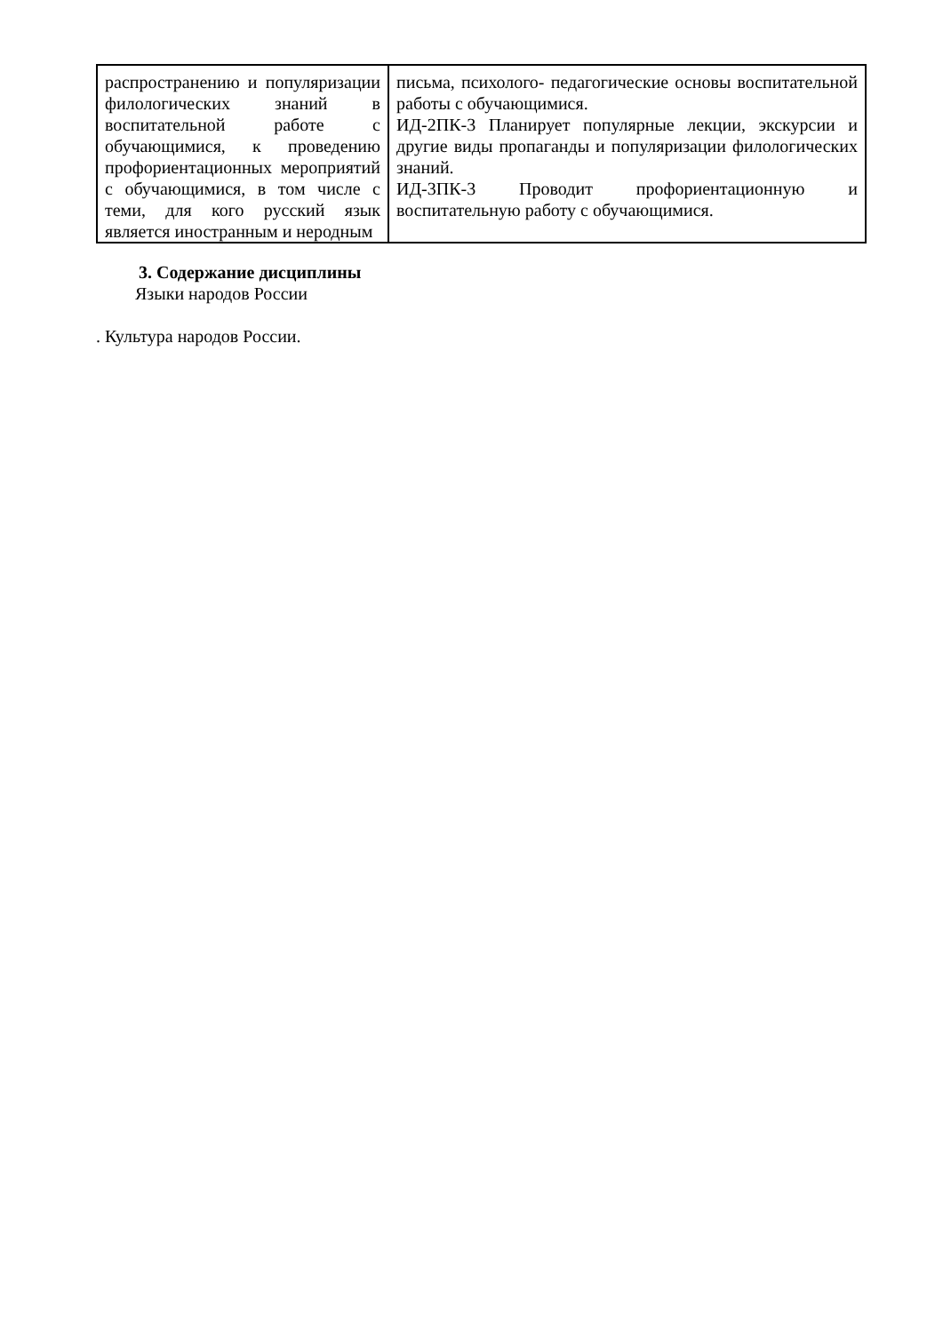| распространению и популяризации филологических знаний в воспитательной работе с обучающимися, к проведению профориентационных мероприятий с обучающимися, в том числе с теми, для кого русский язык является иностранным и неродным | письма, психолого- педагогические основы воспитательной работы с обучающимися. ИД-2ПК-3 Планирует популярные лекции, экскурсии и другие виды пропаганды и популяризации филологических знаний. ИД-3ПК-3 Проводит профориентационную и воспитательную работу с обучающимися. |
3. Содержание дисциплины
Языки народов России
. Культура народов России.